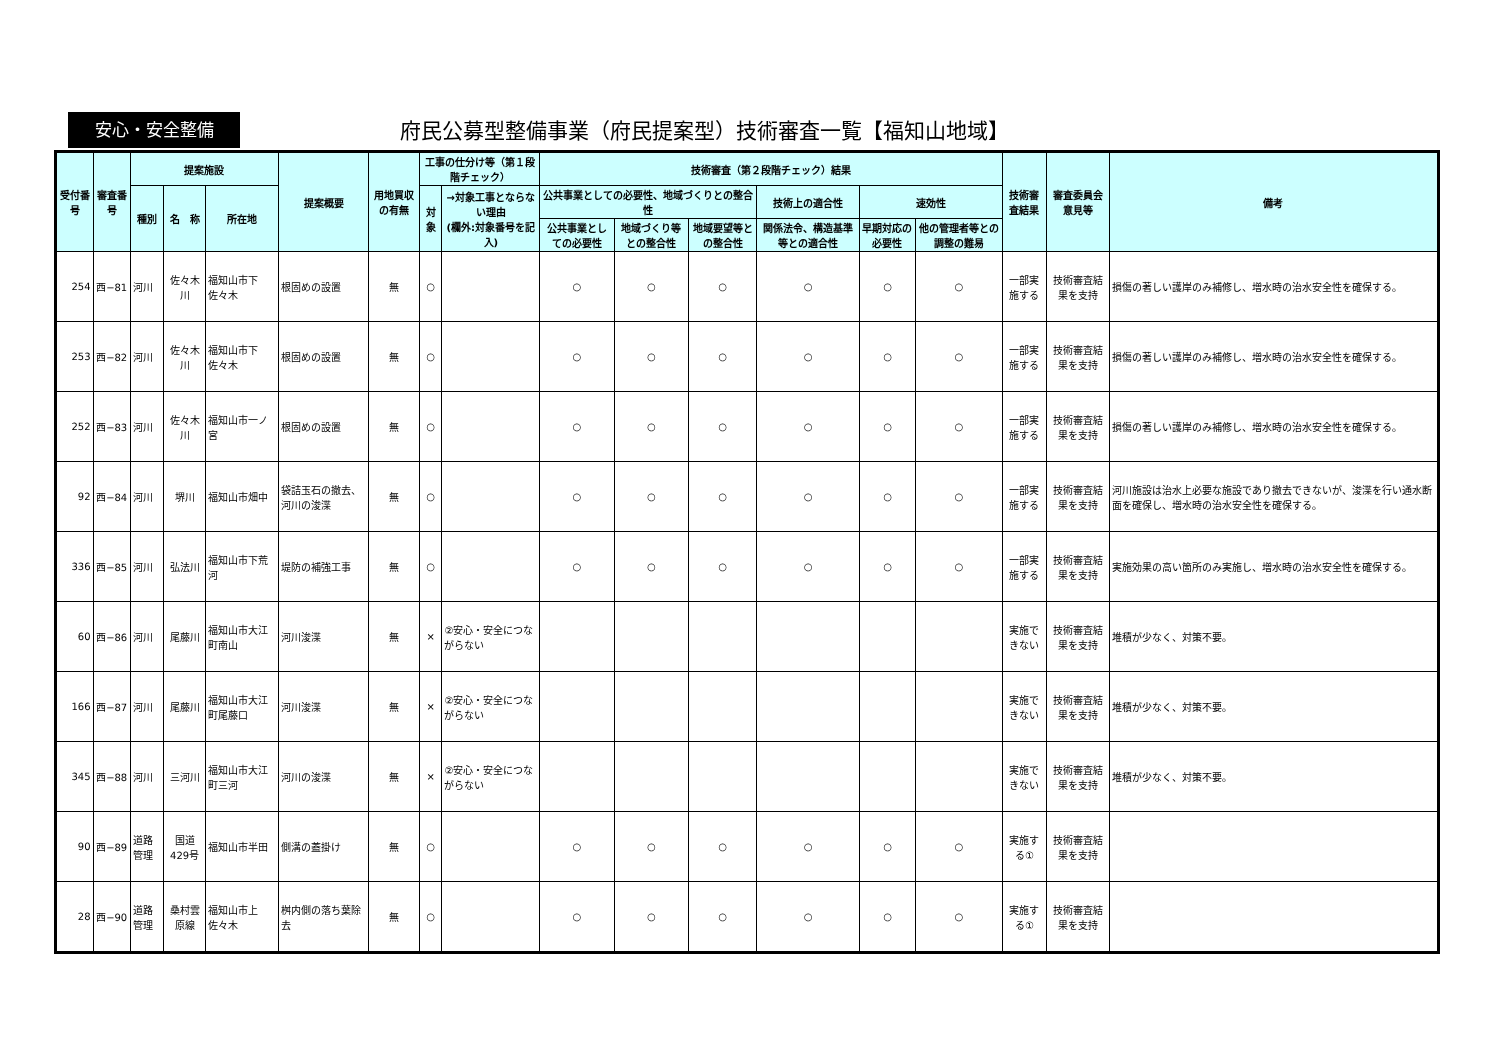安心・安全整備
府民公募型整備事業（府民提案型）技術審査一覧【福知山地域】
| 受付番号 | 審査番号 | 提案施設 | | | 提案概要 | 用地買収の有無 | 工事の仕分け等（第１段階チェック） | | 技術審査（第２段階チェック）結果 | | | | | | 技術審査結果 | 審査委員会意見等 | 備考 |
| --- | --- | --- | --- | --- | --- | --- | --- | --- | --- | --- | --- | --- | --- | --- | --- | --- | --- |
| | | 種別 | 名 称 | 所在地 | | | 対象 | →対象工事とならない理由 (欄外:対象番号を記入) | 公共事業としての必要性、地域づくりとの整合性 | | | 技術上の適合性 | 速効性 | | | | |
| | | | | | | | | | 公共事業としての必要性 | 地域づくり等との整合性 | 地域要望等との整合性 | 関係法令、構造基準等との適合性 | 早期対応の必要性 | 他の管理者等との調整の難易 | | | |
| 254 | 西−81 | 河川 | 佐々木川 | 福知山市下佐々木 | 根固めの設置 | 無 | ○ | | ○ | ○ | ○ | ○ | ○ | ○ | 一部実施する | 技術審査結果を支持 | 損傷の著しい護岸のみ補修し、増水時の治水安全性を確保する。 |
| 253 | 西−82 | 河川 | 佐々木川 | 福知山市下佐々木 | 根固めの設置 | 無 | ○ | | ○ | ○ | ○ | ○ | ○ | ○ | 一部実施する | 技術審査結果を支持 | 損傷の著しい護岸のみ補修し、増水時の治水安全性を確保する。 |
| 252 | 西−83 | 河川 | 佐々木川 | 福知山市一ノ宮 | 根固めの設置 | 無 | ○ | | ○ | ○ | ○ | ○ | ○ | ○ | 一部実施する | 技術審査結果を支持 | 損傷の著しい護岸のみ補修し、増水時の治水安全性を確保する。 |
| 92 | 西−84 | 河川 | 堺川 | 福知山市畑中 | 袋詰玉石の撤去、河川の浚渫 | 無 | ○ | | ○ | ○ | ○ | ○ | ○ | ○ | 一部実施する | 技術審査結果を支持 | 河川施設は治水上必要な施設であり撤去できないが、浚渫を行い通水断面を確保し、増水時の治水安全性を確保する。 |
| 336 | 西−85 | 河川 | 弘法川 | 福知山市下荒河 | 堤防の補強工事 | 無 | ○ | | ○ | ○ | ○ | ○ | ○ | ○ | 一部実施する | 技術審査結果を支持 | 実施効果の高い箇所のみ実施し、増水時の治水安全性を確保する。 |
| 60 | 西−86 | 河川 | 尾藤川 | 福知山市大江町南山 | 河川浚渫 | 無 | × | ②安心・安全につながらない | | | | | | | 実施できない | 技術審査結果を支持 | 堆積が少なく、対策不要。 |
| 166 | 西−87 | 河川 | 尾藤川 | 福知山市大江町尾藤口 | 河川浚渫 | 無 | × | ②安心・安全につながらない | | | | | | | 実施できない | 技術審査結果を支持 | 堆積が少なく、対策不要。 |
| 345 | 西−88 | 河川 | 三河川 | 福知山市大江町三河 | 河川の浚渫 | 無 | × | ②安心・安全につながらない | | | | | | | 実施できない | 技術審査結果を支持 | 堆積が少なく、対策不要。 |
| 90 | 西−89 | 道路管理 | 国道429号 | 福知山市半田 | 側溝の蓋掛け | 無 | ○ | | ○ | ○ | ○ | ○ | ○ | ○ | 実施する① | 技術審査結果を支持 | |
| 28 | 西−90 | 道路管理 | 桑村雲原線 | 福知山市上佐々木 | 桝内側の落ち葉除去 | 無 | ○ | | ○ | ○ | ○ | ○ | ○ | ○ | 実施する① | 技術審査結果を支持 | |